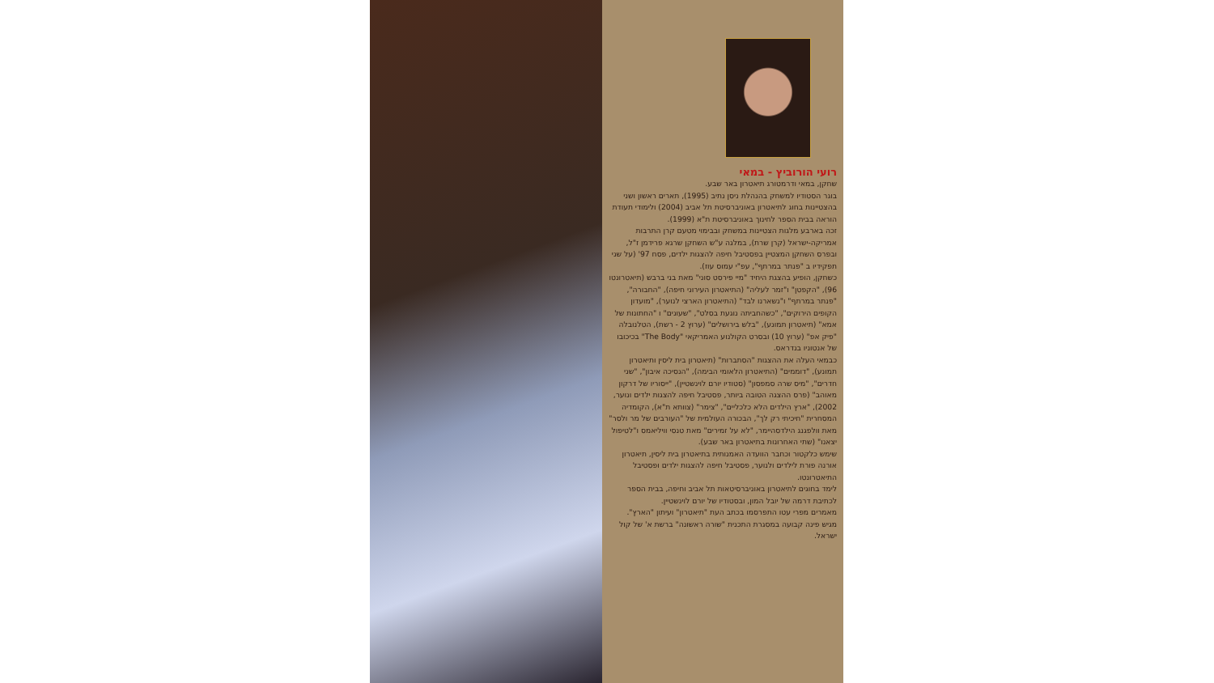רועי הורוביץ - במאי
שחקן, במאי ודרמטורג תיאטרון באר שבע.
בוגר הסטודיו למשחק בהנהלת ניסן נתיב (1995), תארים ראשון ושני בהצטיינות בחוג לתיאטרון באוניברסיטת תל אביב (2004) ולימודי תעודת הוראה בבית הספר לחינוך באוניברסיטת ת"א (1999).
זכה בארבע מלגות הצטיינות במשחק ובבימוי מטעם קרן התרבות אמריקה-ישראל (קרן שרת), במלגה ע"ש השחקן שרגא פרידמן ז"ל, ובפרס השחקן המצטיין בפסטיבל חיפה להצגות ילדים, פסח 97' (על שני תפקידיו ב "פנתר במרתף", עפ"י עמוס עוז).
כשחקן, הופיע בהצגת היחיד "מיי פירסט סוני" מאת בני ברבש (תיאטרונטו 96), "הקפטן" ו"זמר לעליה" (התיאטרון העירוני חיפה), "החבורה", "פנתר במרתף" ו"נשארנו לבד" (התיאטרון הארצי לנוער), "מועדון הקופים הירוקים", "כשהחביתה נוגעת בסלט", "שעונים" ו "החתונות של אמא" (תיאטרון תמונע), "בלש בירושלים" (ערוץ 2 - רשת), הטלנובלה "פיק אפ" (ערוץ 10) ובסרט הקולנוע האמריקאי "The Body" בכיכובו של אנטוניו בנדראס.
כבמאי העלה את ההצגות "הסתברות" (תיאטרון בית ליסין ותיאטרון תמונע), "דוממים" (התיאטרון הלאומי הבימה), "הנסיכה איבון", "שני חדרים", "מיס שרה סמפסון" (סטודיו יורם לוינשטיין), "ייסוריו של דרקון מאוהב" (פרס ההצגה הטובה ביותר, פסטיבל חיפה להצגות ילדים ונוער, 2002), "ארץ הילדים הלא כלכליים", "צימר" (צוותא ת"א), הקומדיה המסחרית "חיכיתי רק לך", הבכורה העולמית של "העורבים של מר ולסר" מאת וולפגנג הילדסהיימר, "לא על זמירים" מאת טנסי וויליאמס ו"לטיפול יצאנו" (שתי האחרונות בתיאטרון באר שבע).
שימש כלקטור וכחבר הוועדה האמנותית בתיאטרון בית ליסין, תיאטרון אורנה פורת לילדים ולנוער, פסטיבל חיפה להצגות ילדים ופסטיבל התיאטרונטו.
לימד בחוגים לתיאטרון באוניברסיטאות תל אביב וחיפה, בבית הספר לכתיבת דרמה של יובל המון, ובסטודיו של יורם לוינשטיין.
מאמרים מפרי עטו התפרסמו בכתב העת "תיאטרון" ועיתון "הארץ".
מגיש פינה קבועה במסגרת התכנית "שורה ראשונה" ברשת א' של קול ישראל.